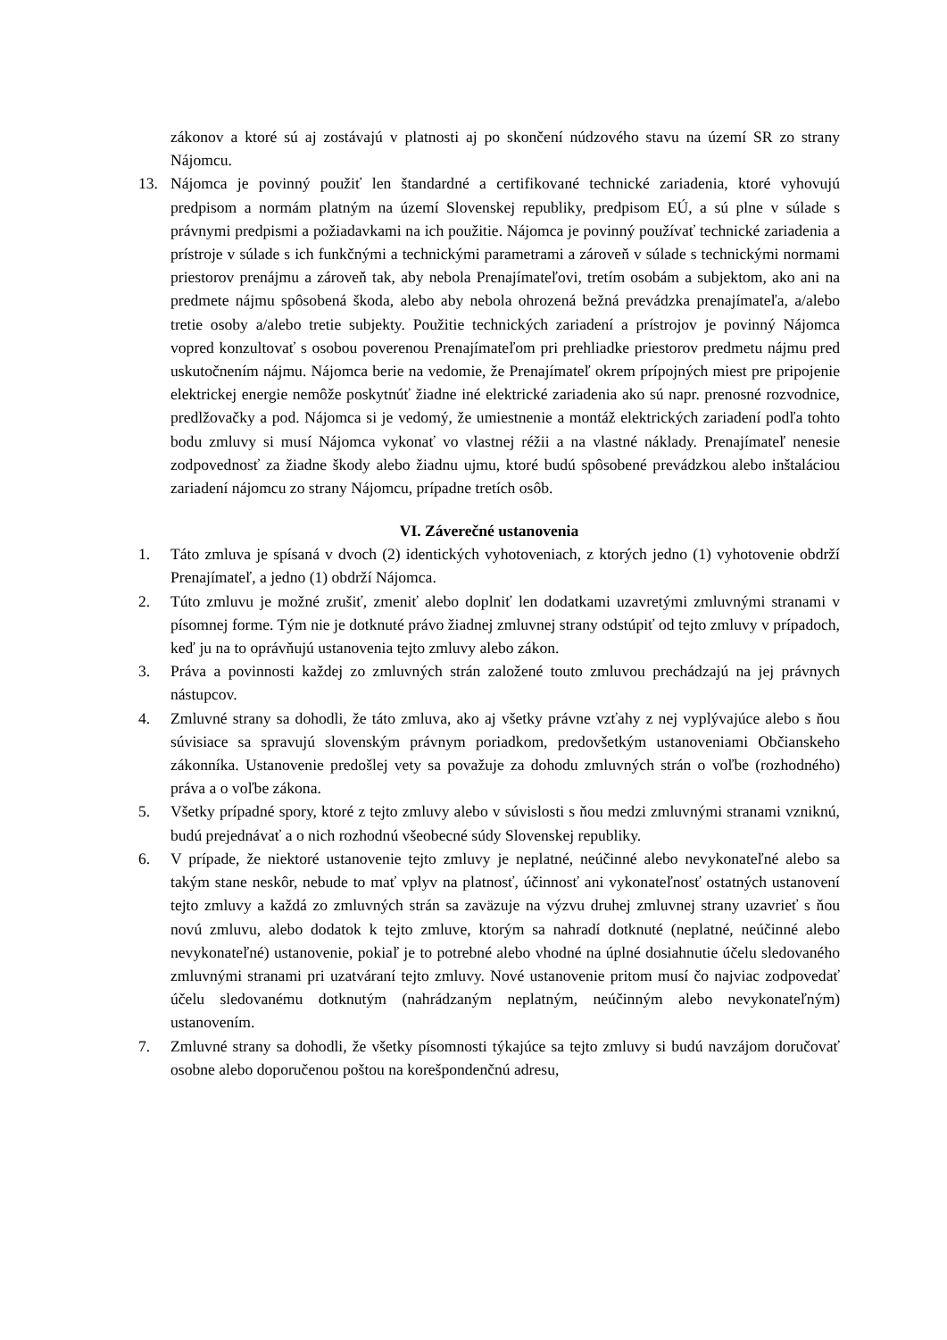zákonov a ktoré sú aj zostávajú v platnosti aj po skončení núdzového stavu na území SR zo strany Nájomcu.
13. Nájomca je povinný použiť len štandardné a certifikované technické zariadenia, ktoré vyhovujú predpisom a normám platným na území Slovenskej republiky, predpisom EÚ, a sú plne v súlade s právnymi predpismi a požiadavkami na ich použitie. Nájomca je povinný používať technické zariadenia a prístroje v súlade s ich funkčnými a technickými parametrami a zároveň v súlade s technickými normami priestorov prenájmu a zároveň tak, aby nebola Prenajímateľovi, tretím osobám a subjektom, ako ani na predmete nájmu spôsobená škoda, alebo aby nebola ohrozená bežná prevádzka prenajímateľa, a/alebo tretie osoby a/alebo tretie subjekty. Použitie technických zariadení a prístrojov je povinný Nájomca vopred konzultovať s osobou poverenou Prenajímateľom pri prehliadke priestorov predmetu nájmu pred uskutočnením nájmu. Nájomca berie na vedomie, že Prenajímateľ okrem prípojných miest pre pripojenie elektrickej energie nemôže poskytnúť žiadne iné elektrické zariadenia ako sú napr. prenosné rozvodnice, predlžovačky a pod. Nájomca si je vedomý, že umiestnenie a montáž elektrických zariadení podľa tohto bodu zmluvy si musí Nájomca vykonať vo vlastnej réžii a na vlastné náklady. Prenajímateľ nenesie zodpovednosť za žiadne škody alebo žiadnu ujmu, ktoré budú spôsobené prevádzkou alebo inštaláciou zariadení nájomcu zo strany Nájomcu, prípadne tretích osôb.
VI. Záverečné ustanovenia
1. Táto zmluva je spísaná v dvoch (2) identických vyhotoveniach, z ktorých jedno (1) vyhotovenie obdrží Prenajímateľ, a jedno (1) obdrží Nájomca.
2. Túto zmluvu je možné zrušiť, zmeniť alebo doplniť len dodatkami uzavretými zmluvnými stranami v písomnej forme. Tým nie je dotknuté právo žiadnej zmluvnej strany odstúpiť od tejto zmluvy v prípadoch, keď ju na to oprávňujú ustanovenia tejto zmluvy alebo zákon.
3. Práva a povinnosti každej zo zmluvných strán založené touto zmluvou prechádzajú na jej právnych nástupcov.
4. Zmluvné strany sa dohodli, že táto zmluva, ako aj všetky právne vzťahy z nej vyplývajúce alebo s ňou súvisiace sa spravujú slovenským právnym poriadkom, predovšetkým ustanoveniami Občianskeho zákonníka. Ustanovenie predošlej vety sa považuje za dohodu zmluvných strán o voľbe (rozhodného) práva a o voľbe zákona.
5. Všetky prípadné spory, ktoré z tejto zmluvy alebo v súvislosti s ňou medzi zmluvnými stranami vzniknú, budú prejednávať a o nich rozhodnú všeobecné súdy Slovenskej republiky.
6. V prípade, že niektoré ustanovenie tejto zmluvy je neplatné, neúčinné alebo nevykonateľné alebo sa takým stane neskôr, nebude to mať vplyv na platnosť, účinnosť ani vykonateľnosť ostatných ustanovení tejto zmluvy a každá zo zmluvných strán sa zaväzuje na výzvu druhej zmluvnej strany uzavrieť s ňou novú zmluvu, alebo dodatok k tejto zmluve, ktorým sa nahradí dotknuté (neplatné, neúčinné alebo nevykonateľné) ustanovenie, pokiaľ je to potrebné alebo vhodné na úplné dosiahnutie účelu sledovaného zmluvnými stranami pri uzatváraní tejto zmluvy. Nové ustanovenie pritom musí čo najviac zodpovedať účelu sledovanému dotknutým (nahrádzaným neplatným, neúčinným alebo nevykonateľným) ustanovením.
7. Zmluvné strany sa dohodli, že všetky písomnosti týkajúce sa tejto zmluvy si budú navzájom doručovať osobne alebo doporučenou poštou na korešpondenčnú adresu,